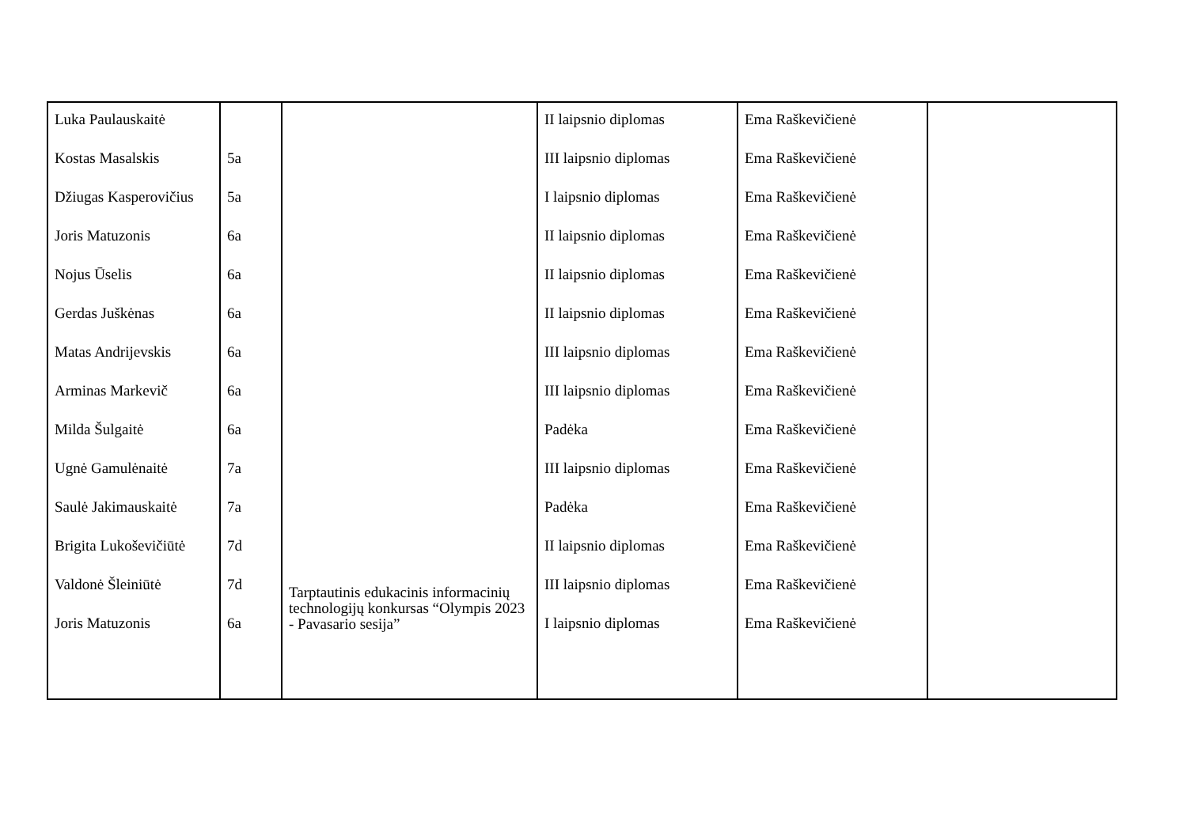| Luka Paulauskaitė Kostas Masalskis Džiugas Kasperovičius Joris Matuzonis Nojus Ūselis Gerdas Juškėnas Matas Andrijevskis Arminas Markevič Milda Šulgaitė Ugnė Gamulėnaitė Saulė Jakimauskaitė Brigita Lukoševičiūtė Valdonė Šleiniūtė Joris Matuzonis | 5a 5a 6a 6a 6a 6a 6a 6a 7a 7a 7d 7d 6a | Tarptautinis edukacinis informacinių technologijų konkursas “Olympis 2023 - Pavasario sesija” | II laipsnio diplomas III laipsnio diplomas I laipsnio diplomas II laipsnio diplomas II laipsnio diplomas II laipsnio diplomas III laipsnio diplomas III laipsnio diplomas Padėka III laipsnio diplomas Padėka II laipsnio diplomas III laipsnio diplomas I laipsnio diplomas | Ema Raškevičienė Ema Raškevičienė Ema Raškevičienė Ema Raškevičienė Ema Raškevičienė Ema Raškevičienė Ema Raškevičienė Ema Raškevičienė Ema Raškevičienė Ema Raškevičienė Ema Raškevičienė Ema Raškevičienė Ema Raškevičienė Ema Raškevičienė | |